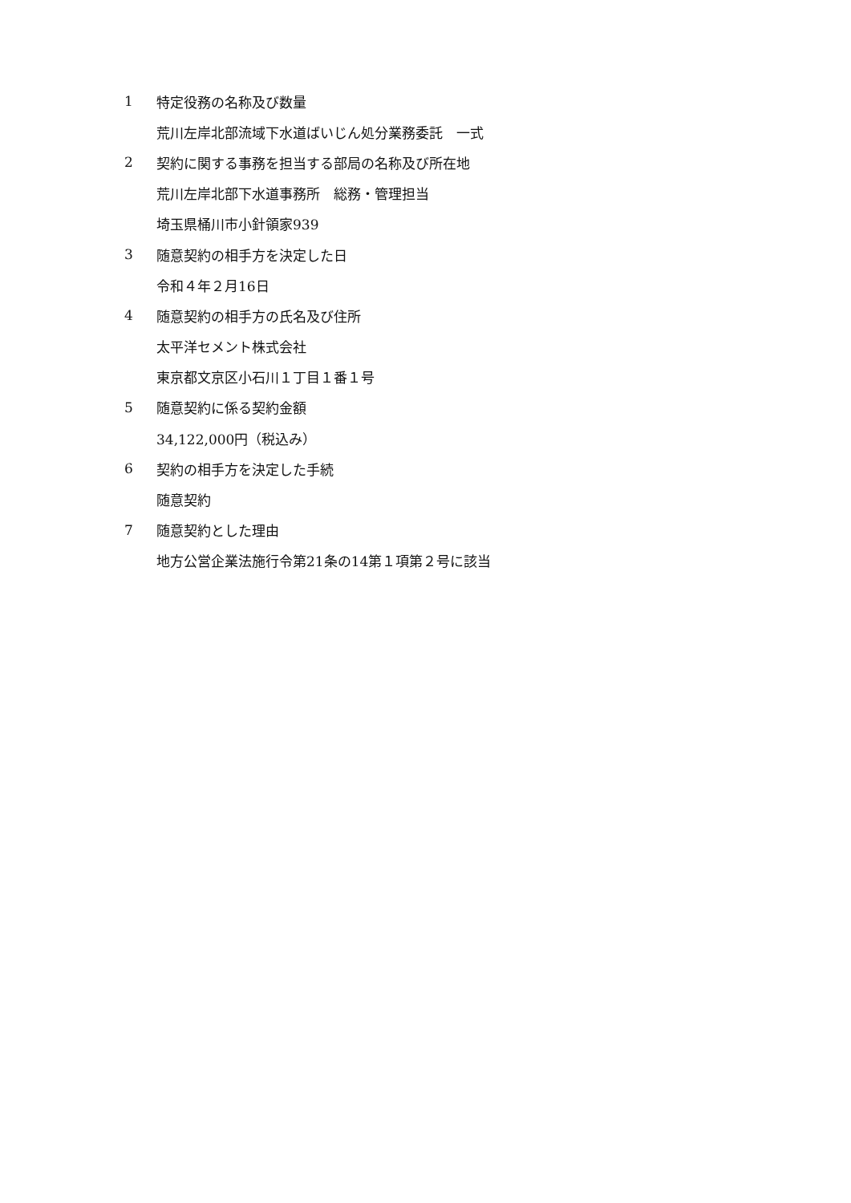1 特定役務の名称及び数量
荒川左岸北部流域下水道ばいじん処分業務委託　一式
2 契約に関する事務を担当する部局の名称及び所在地
荒川左岸北部下水道事務所　総務・管理担当
埼玉県桶川市小針領家939
3 随意契約の相手方を決定した日
令和４年２月16日
4 随意契約の相手方の氏名及び住所
太平洋セメント株式会社
東京都文京区小石川１丁目１番１号
5 随意契約に係る契約金額
34,122,000円（税込み）
6 契約の相手方を決定した手続
随意契約
7 随意契約とした理由
地方公営企業法施行令第21条の14第１項第２号に該当